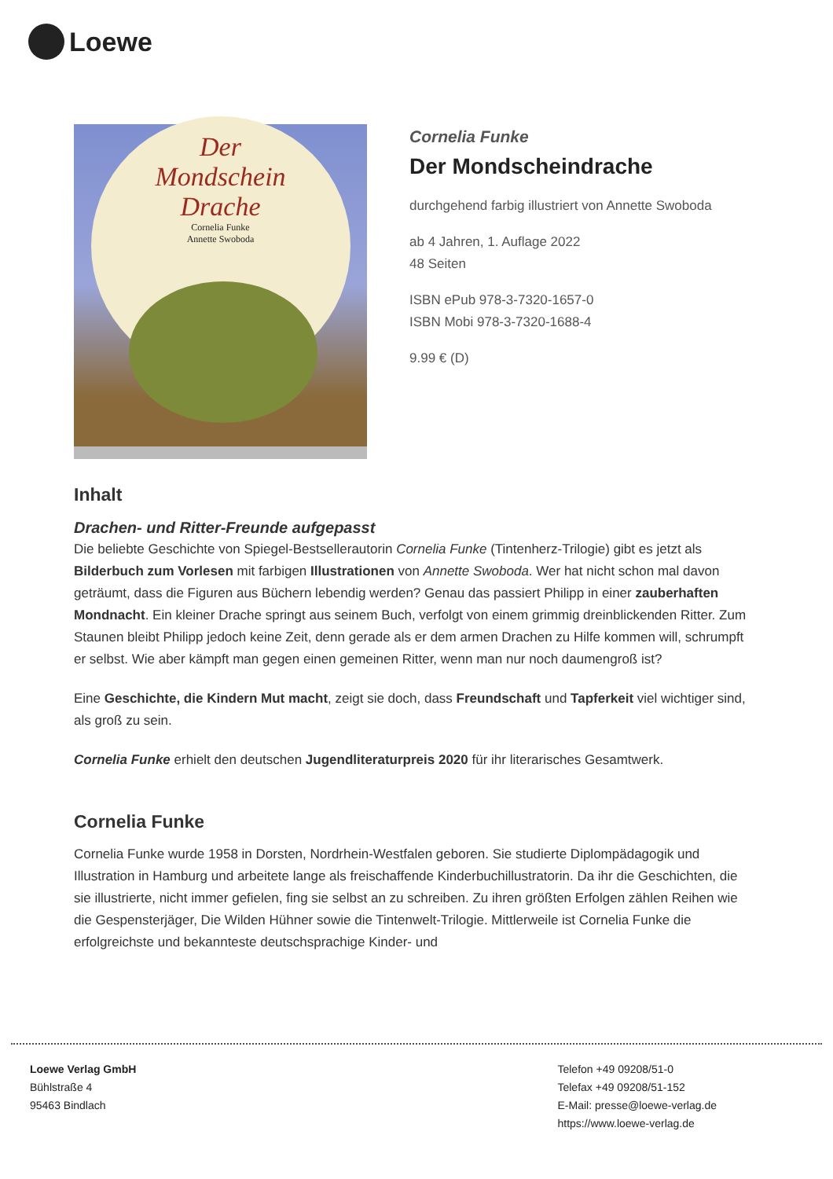Loewe
Der
Mondschein
Drache
Cornelia Funke
Annette Swoboda
Cornelia Funke
Der Mondscheindrache
durchgehend farbig illustriert von Annette Swoboda
ab 4 Jahren, 1. Auflage 2022
48 Seiten
ISBN ePub 978-3-7320-1657-0
ISBN Mobi 978-3-7320-1688-4
9.99 € (D)
Inhalt
Drachen- und Ritter-Freunde aufgepasst
Die beliebte Geschichte von Spiegel-Bestsellerautorin Cornelia Funke (Tintenherz-Trilogie) gibt es jetzt als Bilderbuch zum Vorlesen mit farbigen Illustrationen von Annette Swoboda. Wer hat nicht schon mal davon geträumt, dass die Figuren aus Büchern lebendig werden? Genau das passiert Philipp in einer zauberhaften Mondnacht. Ein kleiner Drache springt aus seinem Buch, verfolgt von einem grimmig dreinblickenden Ritter. Zum Staunen bleibt Philipp jedoch keine Zeit, denn gerade als er dem armen Drachen zu Hilfe kommen will, schrumpft er selbst. Wie aber kämpft man gegen einen gemeinen Ritter, wenn man nur noch daumengroß ist?
Eine Geschichte, die Kindern Mut macht, zeigt sie doch, dass Freundschaft und Tapferkeit viel wichtiger sind, als groß zu sein.
Cornelia Funke erhielt den deutschen Jugendliteraturpreis 2020 für ihr literarisches Gesamtwerk.
Cornelia Funke
Cornelia Funke wurde 1958 in Dorsten, Nordrhein-Westfalen geboren. Sie studierte Diplompädagogik und Illustration in Hamburg und arbeitete lange als freischaffende Kinderbuchillustratorin. Da ihr die Geschichten, die sie illustrierte, nicht immer gefielen, fing sie selbst an zu schreiben. Zu ihren größten Erfolgen zählen Reihen wie die Gespensterjäger, Die Wilden Hühner sowie die Tintenwelt-Trilogie. Mittlerweile ist Cornelia Funke die erfolgreichste und bekannteste deutschsprachige Kinder- und
Loewe Verlag GmbH
Bühlstraße 4
95463 Bindlach
Telefon +49 09208/51-0
Telefax +49 09208/51-152
E-Mail: presse@loewe-verlag.de
https://www.loewe-verlag.de